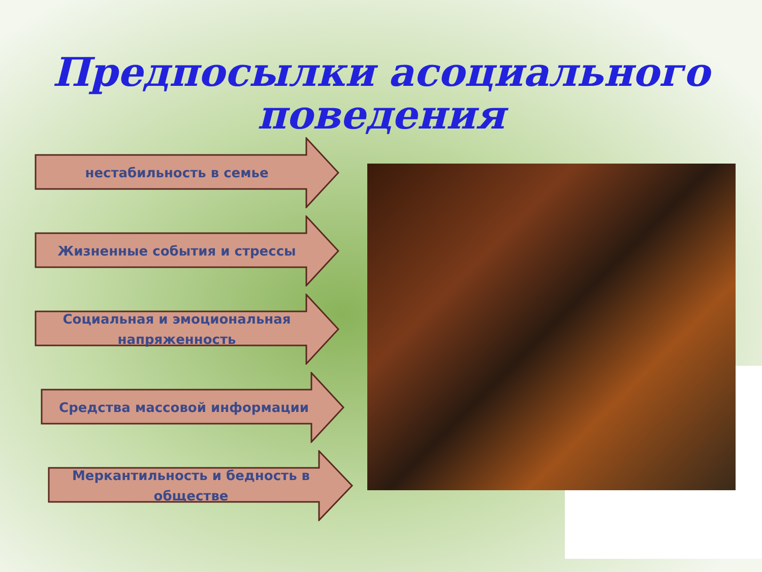Предпосылки асоциального
поведения
нестабильность в семье
Жизненные события и стрессы
Социальная и эмоциональная
напряженность
Средства массовой информации
Меркантильность и бедность в
обществе